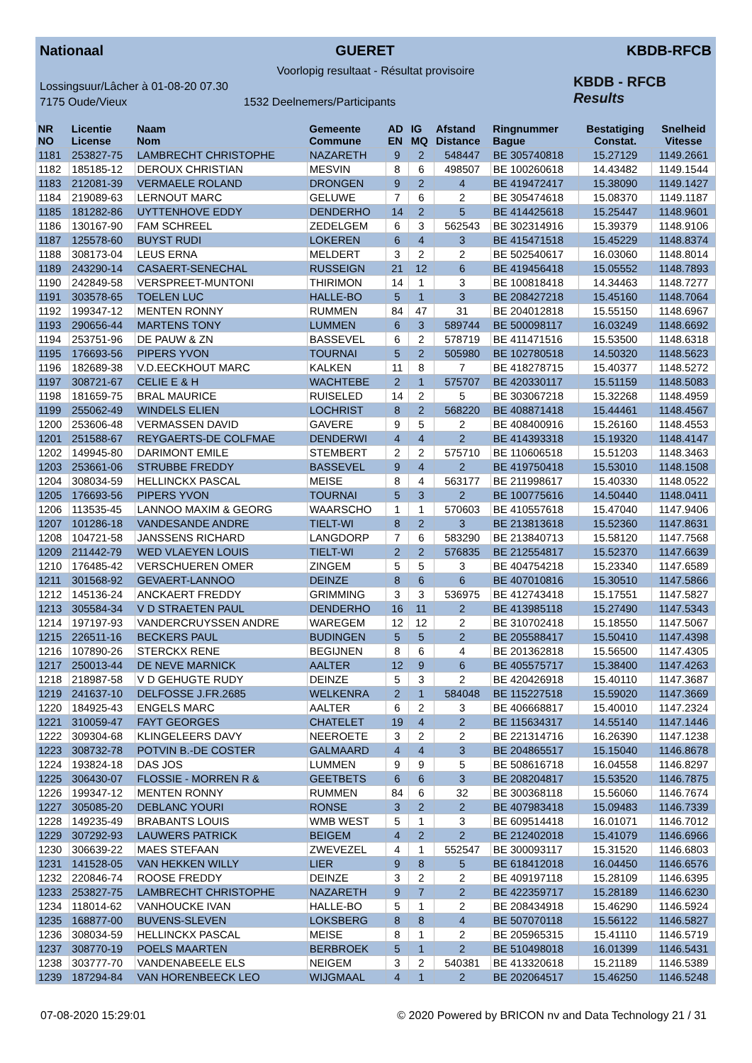Nationaal GUERET KBDB-RFCB
Voorlopig resultaat - Résultat provisoire
Lossingsuur/Lâcher à 01-08-20 07.30
7175 Oude/Vieux 1532 Deelnemers/Participants
KBDB - RFCB
Results
| NR NO | Licentie License | Naam Nom | Gemeente Commune | AD EN | IG MQ | Afstand Distance | Ringnummer Bague | Bestatiging Constat. | Snelheid Vitesse |
| --- | --- | --- | --- | --- | --- | --- | --- | --- | --- |
| 1181 | 253827-75 | LAMBRECHT CHRISTOPHE | NAZARETH | 9 | 2 | 548447 | BE 305740818 | 15.27129 | 1149.2661 |
| 1182 | 185185-12 | DEROUX CHRISTIAN | MESVIN | 8 | 6 | 498507 | BE 100260618 | 14.43482 | 1149.1544 |
| 1183 | 212081-39 | VERMAELE ROLAND | DRONGEN | 9 | 2 | 4 | BE 419472417 | 15.38090 | 1149.1427 |
| 1184 | 219089-63 | LERNOUT MARC | GELUWE | 7 | 6 | 2 | BE 305474618 | 15.08370 | 1149.1187 |
| 1185 | 181282-86 | UYTTENHOVE EDDY | DENDERHO | 14 | 2 | 5 | BE 414425618 | 15.25447 | 1148.9601 |
| 1186 | 130167-90 | FAM SCHREEL | ZEDELGEM | 6 | 3 | 562543 | BE 302314916 | 15.39379 | 1148.9106 |
| 1187 | 125578-60 | BUYST RUDI | LOKEREN | 6 | 4 | 3 | BE 415471518 | 15.45229 | 1148.8374 |
| 1188 | 308173-04 | LEUS ERNA | MELDERT | 3 | 2 | 2 | BE 502540617 | 16.03060 | 1148.8014 |
| 1189 | 243290-14 | CASAERT-SENECHAL | RUSSEIGN | 21 | 12 | 6 | BE 419456418 | 15.05552 | 1148.7893 |
| 1190 | 242849-58 | VERSPREET-MUNTONI | THIRIMON | 14 | 1 | 3 | BE 100818418 | 14.34463 | 1148.7277 |
| 1191 | 303578-65 | TOELEN LUC | HALLE-BO | 5 | 1 | 3 | BE 208427218 | 15.45160 | 1148.7064 |
| 1192 | 199347-12 | MENTEN RONNY | RUMMEN | 84 | 47 | 31 | BE 204012818 | 15.55150 | 1148.6967 |
| 1193 | 290656-44 | MARTENS TONY | LUMMEN | 6 | 3 | 589744 | BE 500098117 | 16.03249 | 1148.6692 |
| 1194 | 253751-96 | DE PAUW & ZN | BASSEVEL | 6 | 2 | 578719 | BE 411471516 | 15.53500 | 1148.6318 |
| 1195 | 176693-56 | PIPERS YVON | TOURNAI | 5 | 2 | 505980 | BE 102780518 | 14.50320 | 1148.5623 |
| 1196 | 182689-38 | V.D.EECKHOUT MARC | KALKEN | 11 | 8 | 7 | BE 418278715 | 15.40377 | 1148.5272 |
| 1197 | 308721-67 | CELIE E & H | WACHTEBE | 2 | 1 | 575707 | BE 420330117 | 15.51159 | 1148.5083 |
| 1198 | 181659-75 | BRAL MAURICE | RUISELED | 14 | 2 | 5 | BE 303067218 | 15.32268 | 1148.4959 |
| 1199 | 255062-49 | WINDELS ELIEN | LOCHRIST | 8 | 2 | 568220 | BE 408871418 | 15.44461 | 1148.4567 |
| 1200 | 253606-48 | VERMASSEN DAVID | GAVERE | 9 | 5 | 2 | BE 408400916 | 15.26160 | 1148.4553 |
| 1201 | 251588-67 | REYGAERTS-DE COLFMAE | DENDERWI | 4 | 4 | 2 | BE 414393318 | 15.19320 | 1148.4147 |
| 1202 | 149945-80 | DARIMONT EMILE | STEMBERT | 2 | 2 | 575710 | BE 110606518 | 15.51203 | 1148.3463 |
| 1203 | 253661-06 | STRUBBE FREDDY | BASSEVEL | 9 | 4 | 2 | BE 419750418 | 15.53010 | 1148.1508 |
| 1204 | 308034-59 | HELLINCKX PASCAL | MEISE | 8 | 4 | 563177 | BE 211998617 | 15.40330 | 1148.0522 |
| 1205 | 176693-56 | PIPERS YVON | TOURNAI | 5 | 3 | 2 | BE 100775616 | 14.50440 | 1148.0411 |
| 1206 | 113535-45 | LANNOO MAXIM & GEORG | WAARSCHO | 1 | 1 | 570603 | BE 410557618 | 15.47040 | 1147.9406 |
| 1207 | 101286-18 | VANDESANDE ANDRE | TIELT-WI | 8 | 2 | 3 | BE 213813618 | 15.52360 | 1147.8631 |
| 1208 | 104721-58 | JANSSENS RICHARD | LANGDORP | 7 | 6 | 583290 | BE 213840713 | 15.58120 | 1147.7568 |
| 1209 | 211442-79 | WED VLAEYEN LOUIS | TIELT-WI | 2 | 2 | 576835 | BE 212554817 | 15.52370 | 1147.6639 |
| 1210 | 176485-42 | VERSCHUEREN OMER | ZINGEM | 5 | 5 | 3 | BE 404754218 | 15.23340 | 1147.6589 |
| 1211 | 301568-92 | GEVAERT-LANNOO | DEINZE | 8 | 6 | 6 | BE 407010816 | 15.30510 | 1147.5866 |
| 1212 | 145136-24 | ANCKAERT FREDDY | GRIMMING | 3 | 3 | 536975 | BE 412743418 | 15.17551 | 1147.5827 |
| 1213 | 305584-34 | V D STRAETEN PAUL | DENDERHO | 16 | 11 | 2 | BE 413985118 | 15.27490 | 1147.5343 |
| 1214 | 197197-93 | VANDERCRUYSSEN ANDRE | WAREGEM | 12 | 12 | 2 | BE 310702418 | 15.18550 | 1147.5067 |
| 1215 | 226511-16 | BECKERS PAUL | BUDINGEN | 5 | 5 | 2 | BE 205588417 | 15.50410 | 1147.4398 |
| 1216 | 107890-26 | STERCKX RENE | BEGIJNEN | 8 | 6 | 4 | BE 201362818 | 15.56500 | 1147.4305 |
| 1217 | 250013-44 | DE NEVE MARNICK | AALTER | 12 | 9 | 6 | BE 405575717 | 15.38400 | 1147.4263 |
| 1218 | 218987-58 | V D GEHUGTE RUDY | DEINZE | 5 | 3 | 2 | BE 420426918 | 15.40110 | 1147.3687 |
| 1219 | 241637-10 | DELFOSSE J.FR.2685 | WELKENRA | 2 | 1 | 584048 | BE 115227518 | 15.59020 | 1147.3669 |
| 1220 | 184925-43 | ENGELS MARC | AALTER | 6 | 2 | 3 | BE 406668817 | 15.40010 | 1147.2324 |
| 1221 | 310059-47 | FAYT GEORGES | CHATELET | 19 | 4 | 2 | BE 115634317 | 14.55140 | 1147.1446 |
| 1222 | 309304-68 | KLINGELEERS DAVY | NEEROETE | 3 | 2 | 2 | BE 221314716 | 16.26390 | 1147.1238 |
| 1223 | 308732-78 | POTVIN B.-DE COSTER | GALMAARD | 4 | 4 | 3 | BE 204865517 | 15.15040 | 1146.8678 |
| 1224 | 193824-18 | DAS JOS | LUMMEN | 9 | 9 | 5 | BE 508616718 | 16.04558 | 1146.8297 |
| 1225 | 306430-07 | FLOSSIE - MORREN R & | GEETBETS | 6 | 6 | 3 | BE 208204817 | 15.53520 | 1146.7875 |
| 1226 | 199347-12 | MENTEN RONNY | RUMMEN | 84 | 6 | 32 | BE 300368118 | 15.56060 | 1146.7674 |
| 1227 | 305085-20 | DEBLANC YOURI | RONSE | 3 | 2 | 2 | BE 407983418 | 15.09483 | 1146.7339 |
| 1228 | 149235-49 | BRABANTS LOUIS | WMB WEST | 5 | 1 | 3 | BE 609514418 | 16.01071 | 1146.7012 |
| 1229 | 307292-93 | LAUWERS PATRICK | BEIGEM | 4 | 2 | 2 | BE 212402018 | 15.41079 | 1146.6966 |
| 1230 | 306639-22 | MAES STEFAAN | ZWEVEZEL | 4 | 1 | 552547 | BE 300093117 | 15.31520 | 1146.6803 |
| 1231 | 141528-05 | VAN HEKKEN WILLY | LIER | 9 | 8 | 5 | BE 618412018 | 16.04450 | 1146.6576 |
| 1232 | 220846-74 | ROOSE FREDDY | DEINZE | 3 | 2 | 2 | BE 409197118 | 15.28109 | 1146.6395 |
| 1233 | 253827-75 | LAMBRECHT CHRISTOPHE | NAZARETH | 9 | 7 | 2 | BE 422359717 | 15.28189 | 1146.6230 |
| 1234 | 118014-62 | VANHOUCKE IVAN | HALLE-BO | 5 | 1 | 2 | BE 208434918 | 15.46290 | 1146.5924 |
| 1235 | 168877-00 | BUVENS-SLEVEN | LOKSBERG | 8 | 8 | 4 | BE 507070118 | 15.56122 | 1146.5827 |
| 1236 | 308034-59 | HELLINCKX PASCAL | MEISE | 8 | 1 | 2 | BE 205965315 | 15.41110 | 1146.5719 |
| 1237 | 308770-19 | POELS MAARTEN | BERBROEK | 5 | 1 | 2 | BE 510498018 | 16.01399 | 1146.5431 |
| 1238 | 303777-70 | VANDENABEELE ELS | NEIGEM | 3 | 2 | 540381 | BE 413320618 | 15.21189 | 1146.5389 |
| 1239 | 187294-84 | VAN HORENBEECK LEO | WIJGMAAL | 4 | 1 | 2 | BE 202064517 | 15.46250 | 1146.5248 |
07-08-2020 15:29:01 © 2020 Powered by BRICON nv and Data Technology 21 / 31